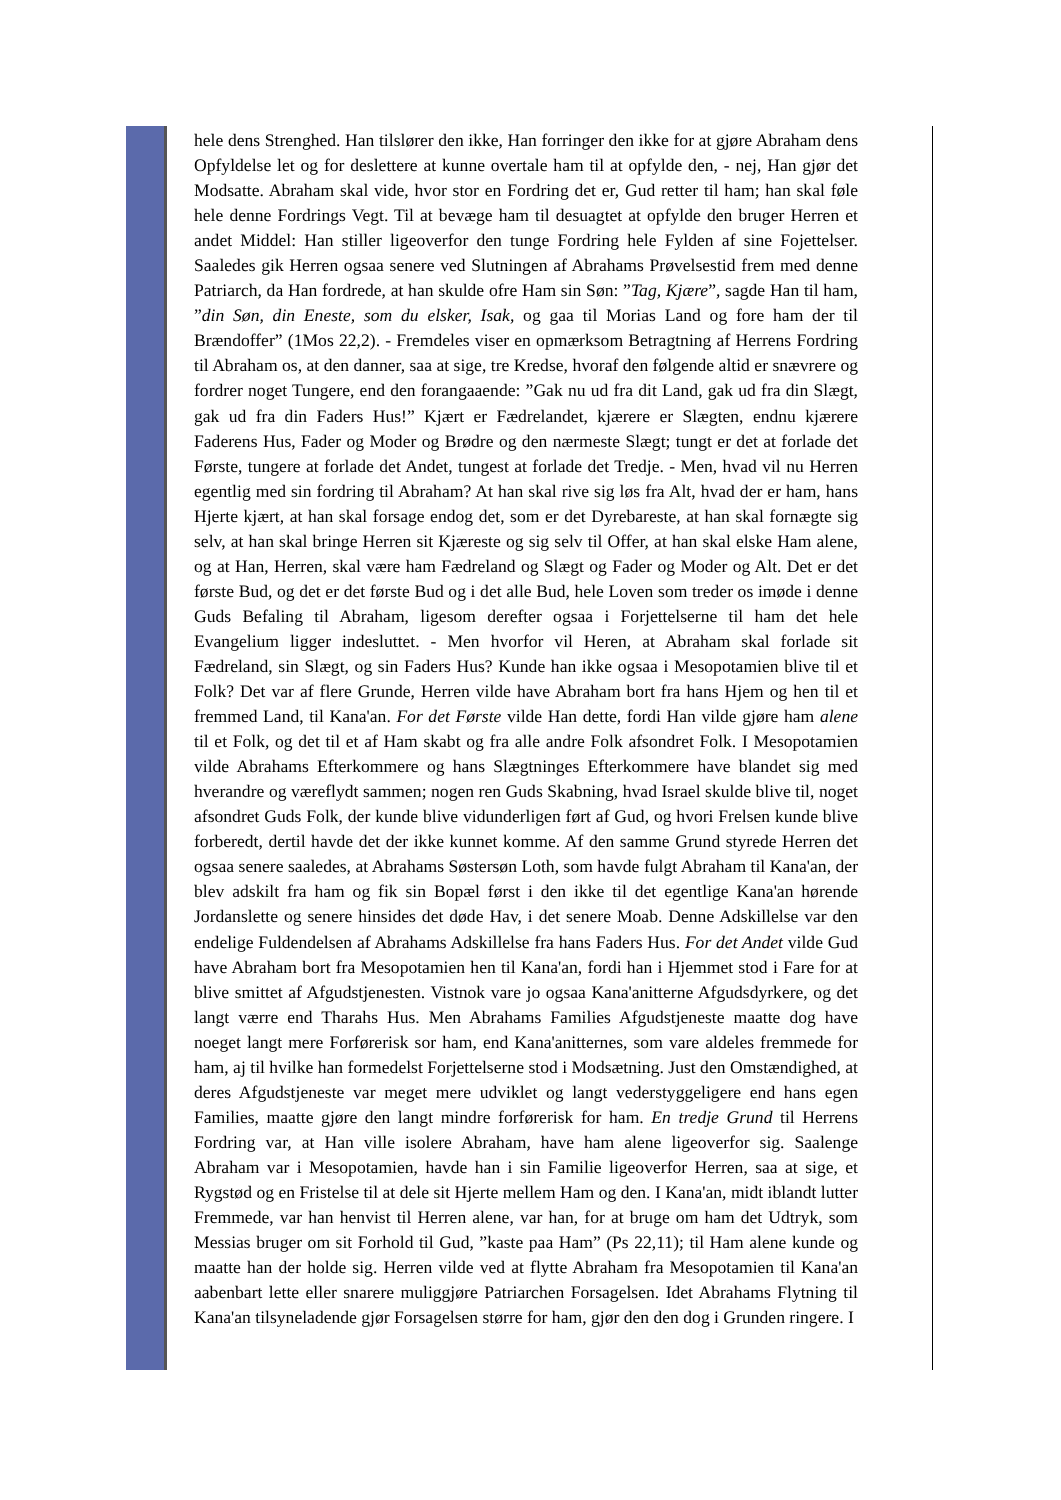hele dens Strenghed. Han tilslører den ikke, Han forringer den ikke for at gjøre Abraham dens Opfyldelse let og for deslettere at kunne overtale ham til at opfylde den, - nej, Han gjør det Modsatte. Abraham skal vide, hvor stor en Fordring det er, Gud retter til ham; han skal føle hele denne Fordrings Vegt. Til at bevæge ham til desuagtet at opfylde den bruger Herren et andet Middel: Han stiller ligeoverfor den tunge Fordring hele Fylden af sine Fojettelser. Saaledes gik Herren ogsaa senere ved Slutningen af Abrahams Prøvelsestid frem med denne Patriarch, da Han fordrede, at han skulde ofre Ham sin Søn: ”Tag, Kjære”, sagde Han til ham, ”din Søn, din Eneste, som du elsker, Isak, og gaa til Morias Land og fore ham der til Brændoffer” (1Mos 22,2). - Fremdeles viser en opmærksom Betragtning af Herrens Fordring til Abraham os, at den danner, saa at sige, tre Kredse, hvoraf den følgende altid er snævrere og fordrer noget Tungere, end den forangaaende: ”Gak nu ud fra dit Land, gak ud fra din Slægt, gak ud fra din Faders Hus!” Kjært er Fædrelandet, kjærere er Slægten, endnu kjærere Faderens Hus, Fader og Moder og Brødre og den nærmeste Slægt; tungt er det at forlade det Første, tungere at forlade det Andet, tungest at forlade det Tredje. - Men, hvad vil nu Herren egentlig med sin fordring til Abraham? At han skal rive sig løs fra Alt, hvad der er ham, hans Hjerte kjært, at han skal forsage endog det, som er det Dyrebareste, at han skal fornægte sig selv, at han skal bringe Herren sit Kjæreste og sig selv til Offer, at han skal elske Ham alene, og at Han, Herren, skal være ham Fædreland og Slægt og Fader og Moder og Alt. Det er det første Bud, og det er det første Bud og i det alle Bud, hele Loven som treder os imøde i denne Guds Befaling til Abraham, ligesom derefter ogsaa i Forjettelserne til ham det hele Evangelium ligger indesluttet. - Men hvorfor vil Heren, at Abraham skal forlade sit Fædreland, sin Slægt, og sin Faders Hus? Kunde han ikke ogsaa i Mesopotamien blive til et Folk? Det var af flere Grunde, Herren vilde have Abraham bort fra hans Hjem og hen til et fremmed Land, til Kana'an. For det Første vilde Han dette, fordi Han vilde gjøre ham alene til et Folk, og det til et af Ham skabt og fra alle andre Folk afsondret Folk. I Mesopotamien vilde Abrahams Efterkommere og hans Slægtninges Efterkommere have blandet sig med hverandre og væreflydt sammen; nogen ren Guds Skabning, hvad Israel skulde blive til, noget afsondret Guds Folk, der kunde blive vidunderligen ført af Gud, og hvori Frelsen kunde blive forberedt, dertil havde det der ikke kunnet komme. Af den samme Grund styrede Herren det ogsaa senere saaledes, at Abrahams Søstersøn Loth, som havde fulgt Abraham til Kana'an, der blev adskilt fra ham og fik sin Bopæl først i den ikke til det egentlige Kana'an hørende Jordanslette og senere hinsides det døde Hav, i det senere Moab. Denne Adskillelse var den endelige Fuldendelsen af Abrahams Adskillelse fra hans Faders Hus. For det Andet vilde Gud have Abraham bort fra Mesopotamien hen til Kana'an, fordi han i Hjemmet stod i Fare for at blive smittet af Afgudstjenesten. Vistnok vare jo ogsaa Kana'anitterne Afgudsdyrkere, og det langt værre end Tharahs Hus. Men Abrahams Families Afgudstjeneste maatte dog have noeget langt mere Forførerisk sor ham, end Kana'anitternes, som vare aldeles fremmede for ham, aj til hvilke han formedelst Forjettelserne stod i Modsætning. Just den Omstændighed, at deres Afgudstjeneste var meget mere udviklet og langt vederstyggeligere end hans egen Families, maatte gjøre den langt mindre forførerisk for ham. En tredje Grund til Herrens Fordring var, at Han ville isolere Abraham, have ham alene ligeoverfor sig. Saalenge Abraham var i Mesopotamien, havde han i sin Familie ligeoverfor Herren, saa at sige, et Rygstød og en Fristelse til at dele sit Hjerte mellem Ham og den. I Kana'an, midt iblandt lutter Fremmede, var han henvist til Herren alene, var han, for at bruge om ham det Udtryk, som Messias bruger om sit Forhold til Gud, ”kaste paa Ham” (Ps 22,11); til Ham alene kunde og maatte han der holde sig. Herren vilde ved at flytte Abraham fra Mesopotamien til Kana'an aabenbart lette eller snarere muliggjøre Patriarchen Forsagelsen. Idet Abrahams Flytning til Kana'an tilsyneladende gjør Forsagelsen større for ham, gjør den den dog i Grunden ringere. I